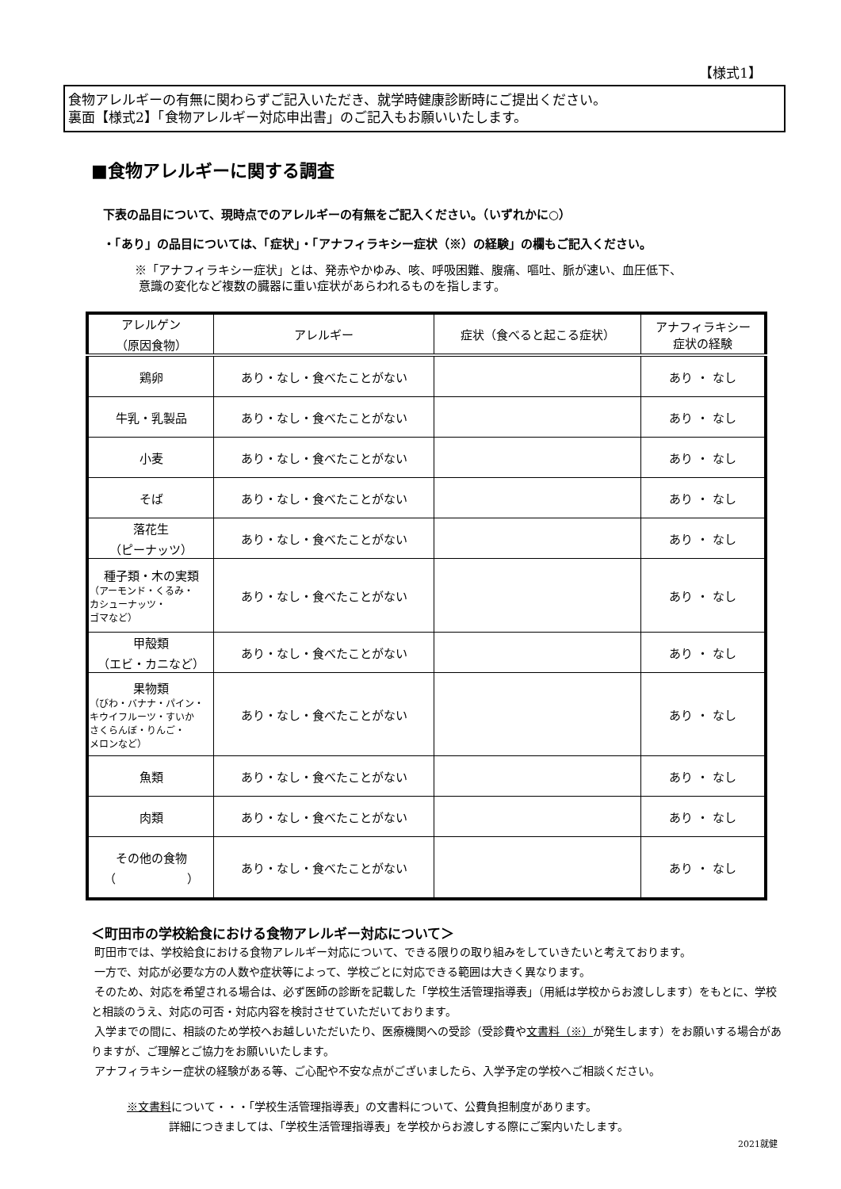【様式1】
食物アレルギーの有無に関わらずご記入いただき、就学時健康診断時にご提出ください。
裏面【様式2】「食物アレルギー対応申出書」のご記入もお願いいたします。
■食物アレルギーに関する調査
下表の品目について、現時点でのアレルギーの有無をご記入ください。（いずれかに○）
・「あり」の品目については、「症状」・「アナフィラキシー症状（※）の経験」の欄もご記入ください。
※「アナフィラキシー症状」とは、発赤やかゆみ、咳、呼吸困難、腹痛、嘔吐、脈が速い、血圧低下、
意識の変化など複数の臓器に重い症状があらわれるものを指します。
| アレルゲン （原因食物） | アレルギー | 症状（食べると起こる症状） | アナフィラキシー 症状の経験 |
| --- | --- | --- | --- |
| 鶏卵 | あり・なし・食べたことがない | | あり ・ なし |
| 牛乳・乳製品 | あり・なし・食べたことがない | | あり ・ なし |
| 小麦 | あり・なし・食べたことがない | | あり ・ なし |
| そば | あり・なし・食べたことがない | | あり ・ なし |
| 落花生 （ピーナッツ） | あり・なし・食べたことがない | | あり ・ なし |
| 種子類・木の実類 （アーモンド・くるみ・ カシューナッツ・ ゴマなど） | あり・なし・食べたことがない | | あり ・ なし |
| 甲殻類 （エビ・カニなど） | あり・なし・食べたことがない | | あり ・ なし |
| 果物類 （びわ・バナナ・パイン・ キウイフルーツ・すいか さくらんぼ・りんご・ メロンなど） | あり・なし・食べたことがない | | あり ・ なし |
| 魚類 | あり・なし・食べたことがない | | あり ・ なし |
| 肉類 | あり・なし・食べたことがない | | あり ・ なし |
| その他の食物 （ ） | あり・なし・食べたことがない | | あり ・ なし |
＜町田市の学校給食における食物アレルギー対応について＞
町田市では、学校給食における食物アレルギー対応について、できる限りの取り組みをしていきたいと考えております。
一方で、対応が必要な方の人数や症状等によって、学校ごとに対応できる範囲は大きく異なります。
そのため、対応を希望される場合は、必ず医師の診断を記載した「学校生活管理指導表」（用紙は学校からお渡しします）をもとに、学校と相談のうえ、対応の可否・対応内容を検討させていただいております。
入学までの間に、相談のため学校へお越しいただいたり、医療機関への受診（受診費や文書料（※）が発生します）をお願いする場合がありますが、ご理解とご協力をお願いいたします。
アナフィラキシー症状の経験がある等、ご心配や不安な点がございましたら、入学予定の学校へご相談ください。
※文書料について・・・「学校生活管理指導表」の文書料について、公費負担制度があります。
詳細につきましては、「学校生活管理指導表」を学校からお渡しする際にご案内いたします。
2021就健